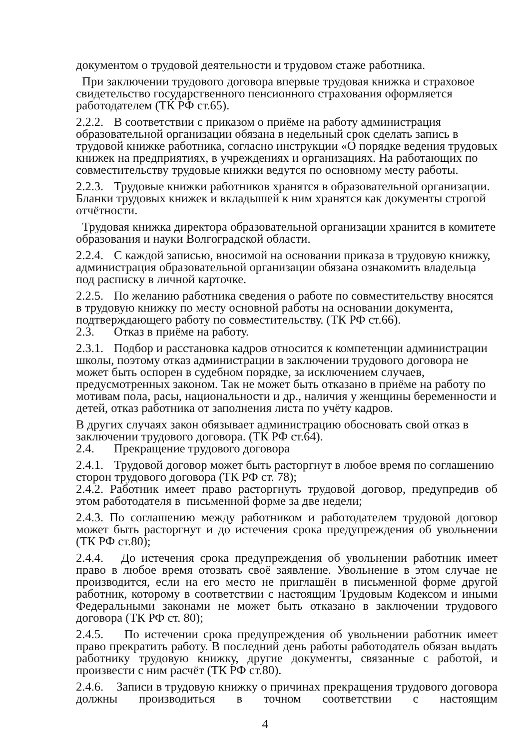документом о трудовой деятельности и трудовом стаже работника.
При заключении трудового договора впервые трудовая книжка и страховое свидетельство государственного пенсионного страхования оформляется работодателем (ТК РФ ст.65).
2.2.2. В соответствии с приказом о приёме на работу администрация образовательной организации обязана в недельный срок сделать запись в трудовой книжке работника, согласно инструкции «О порядке ведения трудовых книжек на предприятиях, в учреждениях и организациях. На работающих по совместительству трудовые книжки ведутся по основному месту работы.
2.2.3. Трудовые книжки работников хранятся в образовательной организации. Бланки трудовых книжек и вкладышей к ним хранятся как документы строгой отчётности.
Трудовая книжка директора образовательной организации хранится в комитете образования и науки Волгоградской области.
2.2.4. С каждой записью, вносимой на основании приказа в трудовую книжку, администрация образовательной организации обязана ознакомить владельца под расписку в личной карточке.
2.2.5. По желанию работника сведения о работе по совместительству вносятся в трудовую книжку по месту основной работы на основании документа, подтверждающего работу по совместительству. (ТК РФ ст.66).
2.3. Отказ в приёме на работу.
2.3.1. Подбор и расстановка кадров относится к компетенции администрации школы, поэтому отказ администрации в заключении трудового договора не может быть оспорен в судебном порядке, за исключением случаев, предусмотренных законом. Так не может быть отказано в приёме на работу по мотивам пола, расы, национальности и др., наличия у женщины беременности и детей, отказ работника от заполнения листа по учёту кадров.
В других случаях закон обязывает администрацию обосновать свой отказ в заключении трудового договора. (ТК РФ ст.64).
2.4. Прекращение трудового договора
2.4.1. Трудовой договор может быть расторгнут в любое время по соглашению сторон трудового договора (ТК РФ ст. 78);
2.4.2. Работник имеет право расторгнуть трудовой договор, предупредив об этом работодателя в письменной форме за две недели;
2.4.3. По соглашению между работником и работодателем трудовой договор может быть расторгнут и до истечения срока предупреждения об увольнении (ТК РФ ст.80);
2.4.4. До истечения срока предупреждения об увольнении работник имеет право в любое время отозвать своё заявление. Увольнение в этом случае не производится, если на его место не приглашён в письменной форме другой работник, которому в соответствии с настоящим Трудовым Кодексом и иными Федеральными законами не может быть отказано в заключении трудового договора (ТК РФ ст. 80);
2.4.5. По истечении срока предупреждения об увольнении работник имеет право прекратить работу. В последний день работы работодатель обязан выдать работнику трудовую книжку, другие документы, связанные с работой, и произвести с ним расчёт (ТК РФ ст.80).
2.4.6. Записи в трудовую книжку о причинах прекращения трудового договора должны производиться в точном соответствии с настоящим
4